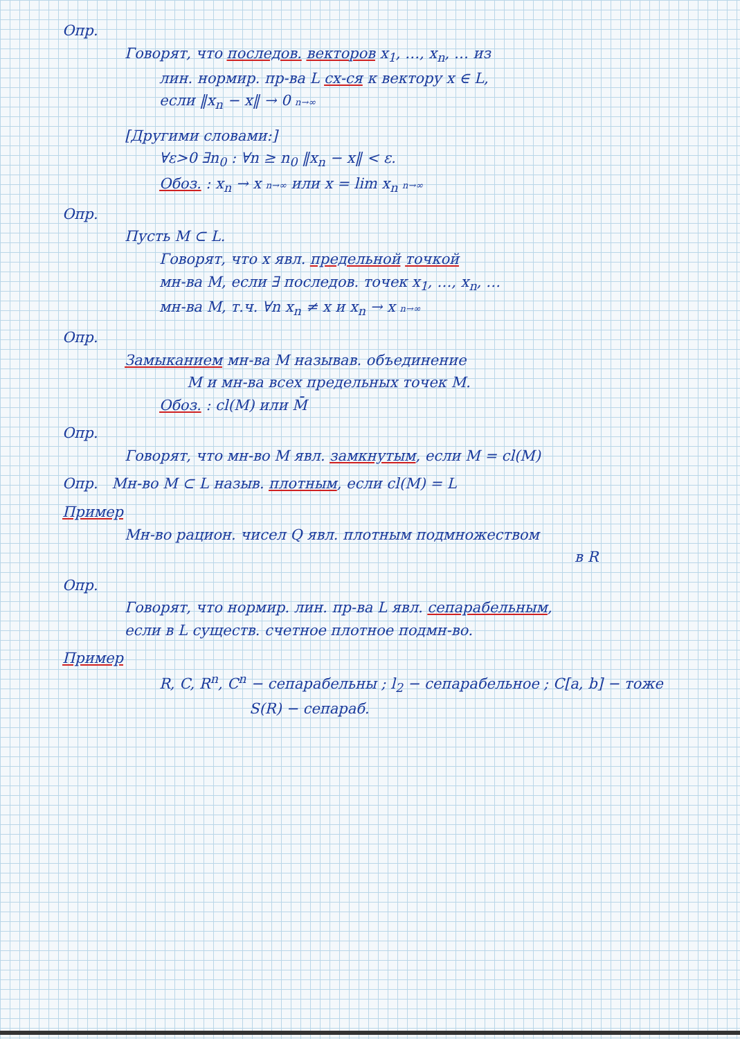Опр.
Говорят, что последов. векторов x<sub>1</sub>, …, x<sub>n</sub>, … из
лин. нормир. пр-ва L сх-ся к вектору x ∈ L,
если ‖x<sub>n</sub> − x‖ → 0 n→∞
[Другими словами:]
∀ε>0 ∃n<sub>0</sub> : ∀n ≥ n<sub>0</sub> ‖x<sub>n</sub> − x‖ < ε.
Обоз. : x<sub>n</sub> → x n→∞ или x = lim x<sub>n</sub> n→∞
Опр.
Пусть M ⊂ L.
Говорят, что x явл. предельной точкой
мн-ва M, если ∃ последов. точек x<sub>1</sub>, …, x<sub>n</sub>, …
мн-ва M, т.ч. ∀n x<sub>n</sub> ≠ x и x<sub>n</sub> → x n→∞
Опр.
Замыканием мн-ва M называв. объединение
M и мн-ва всех предельных точек M.
Обоз. : cl(M) или M̄
Опр.
Говорят, что мн-во M явл. замкнутым, если M = cl(M)
Опр. Мн-во M ⊂ L назыв. плотным, если cl(M) = L
Пример
Мн-во рацион. чисел Q явл. плотным подмножеством
в R
Опр.
Говорят, что нормир. лин. пр-ва L явл. сепарабельным,
если в L существ. счетное плотное подмн-во.
Пример
R, C, R<sup>n</sup>, C<sup>n</sup> − сепарабельны ; l<sub>2</sub> − сепарабельное ; C[a, b] − тоже
S(R) − сепараб.